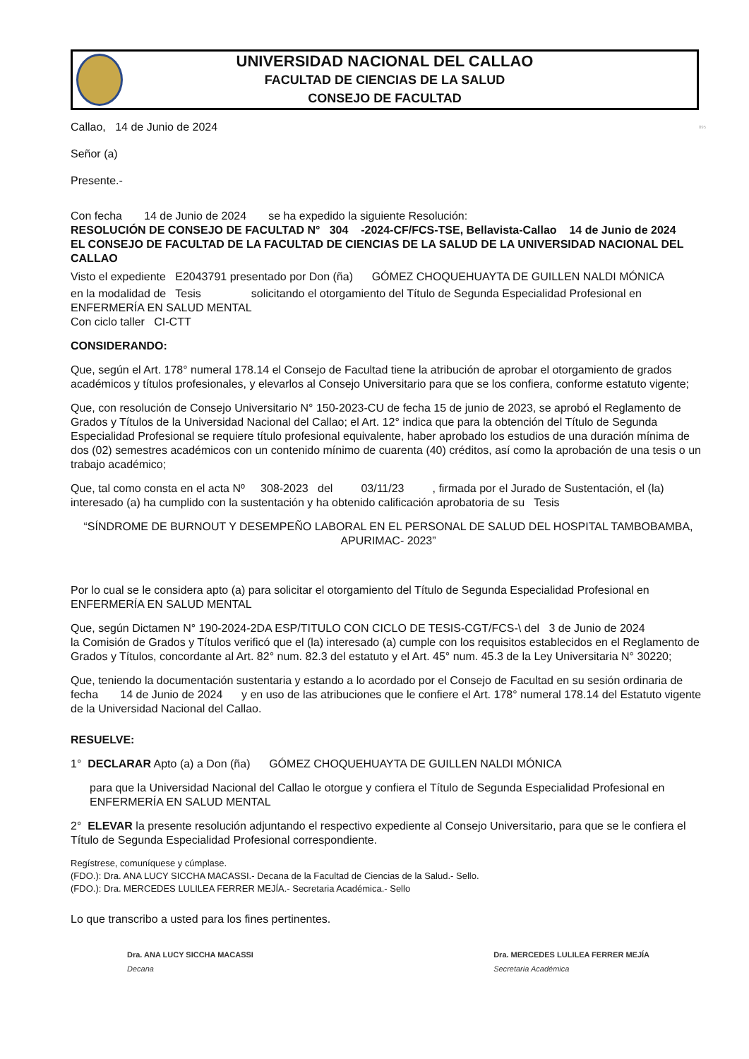UNIVERSIDAD NACIONAL DEL CALLAO
FACULTAD DE CIENCIAS DE LA SALUD
CONSEJO DE FACULTAD
Callao, 14 de Junio de 2024 895
Señor (a)
Presente.-
Con fecha 14 de Junio de 2024 se ha expedido la siguiente Resolución:
RESOLUCIÓN DE CONSEJO DE FACULTAD N° 304 -2024-CF/FCS-TSE, Bellavista-Callao 14 de Junio de 2024
EL CONSEJO DE FACULTAD DE LA FACULTAD DE CIENCIAS DE LA SALUD DE LA UNIVERSIDAD NACIONAL DEL CALLAO
Visto el expediente E2043791 presentado por Don (ña) GÓMEZ CHOQUEHUAYTA DE GUILLEN NALDI MÓNICA
en la modalidad de Tesis solicitando el otorgamiento del Título de Segunda Especialidad Profesional en ENFERMERÍA EN SALUD MENTAL
Con ciclo taller CI-CTT
CONSIDERANDO:
Que, según el Art. 178° numeral 178.14 el Consejo de Facultad tiene la atribución de aprobar el otorgamiento de grados académicos y títulos profesionales, y elevarlos al Consejo Universitario para que se los confiera, conforme estatuto vigente;
Que, con resolución de Consejo Universitario N° 150-2023-CU de fecha 15 de junio de 2023, se aprobó el Reglamento de Grados y Títulos de la Universidad Nacional del Callao; el Art. 12° indica que para la obtención del Título de Segunda Especialidad Profesional se requiere título profesional equivalente, haber aprobado los estudios de una duración mínima de dos (02) semestres académicos con un contenido mínimo de cuarenta (40) créditos, así como la aprobación de una tesis o un trabajo académico;
Que, tal como consta en el acta Nº 308-2023 del 03/11/23 , firmada por el Jurado de Sustentación, el (la) interesado (a) ha cumplido con la sustentación y ha obtenido calificación aprobatoria de su Tesis
“SÍNDROME DE BURNOUT Y DESEMPEÑO LABORAL EN EL PERSONAL DE SALUD DEL HOSPITAL TAMBOBAMBA, APURIMAC- 2023”
Por lo cual se le considera apto (a) para solicitar el otorgamiento del Título de Segunda Especialidad Profesional en ENFERMERÍA EN SALUD MENTAL
Que, según Dictamen N° 190-2024-2DA ESP/TITULO CON CICLO DE TESIS-CGT/FCS-\ del 3 de Junio de 2024
la Comisión de Grados y Títulos verificó que el (la) interesado (a) cumple con los requisitos establecidos en el Reglamento de Grados y Títulos, concordante al Art. 82° num. 82.3 del estatuto y el Art. 45° num. 45.3 de la Ley Universitaria N° 30220;
Que, teniendo la documentación sustentaria y estando a lo acordado por el Consejo de Facultad en su sesión ordinaria de fecha 14 de Junio de 2024 y en uso de las atribuciones que le confiere el Art. 178° numeral 178.14 del Estatuto vigente de la Universidad Nacional del Callao.
RESUELVE:
1° DECLARAR Apto (a) a Don (ña) GÓMEZ CHOQUEHUAYTA DE GUILLEN NALDI MÓNICA
para que la Universidad Nacional del Callao le otorgue y confiera el Título de Segunda Especialidad Profesional en ENFERMERÍA EN SALUD MENTAL
2° ELEVAR la presente resolución adjuntando el respectivo expediente al Consejo Universitario, para que se le confiera el Título de Segunda Especialidad Profesional correspondiente.
Regístrese, comuníquese y cúmplase.
(FDO.): Dra. ANA LUCY SICCHA MACASSI.- Decana de la Facultad de Ciencias de la Salud.- Sello.
(FDO.): Dra. MERCEDES LULILEA FERRER MEJÍA.- Secretaria Académica.- Sello
Lo que transcribo a usted para los fines pertinentes.
Dra. ANA LUCY SICCHA MACASSI
Decana
Dra. MERCEDES LULILEA FERRER MEJÍA
Secretaria Académica